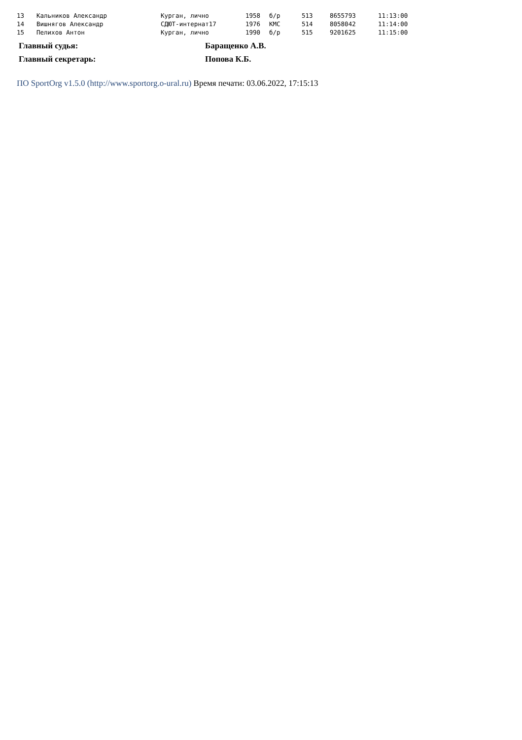| 13 | Кальников Александр | Курган, лично | 1958 | б/р | 513 | 8655793 | 11:13:00 |
| 14 | Вишнягов Александр | СДЮТ-интернат17 | 1976 | КМС | 514 | 8058042 | 11:14:00 |
| 15 | Пелихов Антон | Курган, лично | 1990 | б/р | 515 | 9201625 | 11:15:00 |
| Главный судья: | Баращенко А.В. |
| Главный секретарь: | Попова К.Б. |
ПО SportOrg v1.5.0 (http://www.sportorg.o-ural.ru) Время печати: 03.06.2022, 17:15:13